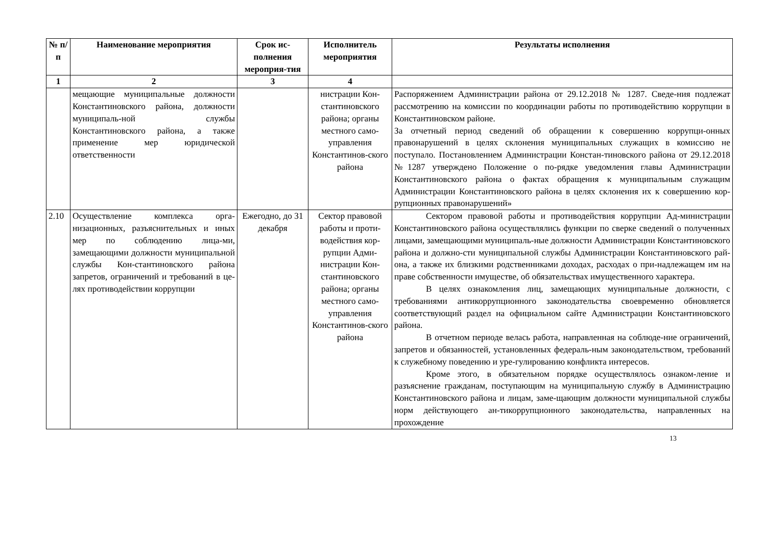| № п/ п | Наименование мероприятия | Срок ис-полнения мероприя-тия | Исполнитель мероприятия | Результаты исполнения |
| --- | --- | --- | --- | --- |
| 1 | 2 | 3 | 4 | |
| | мещающие муниципальные должности Константиновского района, должности муниципаль-ной службы Константиновского района, а также применение мер юридической ответственности | | нистрации Кон-стантиновского района; органы местного само-управления Константинов-ского района | Распоряжением Администрации района от 29.12.2018 № 1287. Сведе-ния подлежат рассмотрению на комиссии по координации работы по противодействию коррупции в Константиновском районе. За отчетный период сведений об обращении к совершению коррупци-онных правонарушений в целях склонения муниципальных служащих в комиссию не поступало. Постановлением Администрации Констан-тиновского района от 29.12.2018 №1287 утверждено Положение о по-рядке уведомления главы Администрации Константиновского района о фактах обращения к муниципальным служащим Администрации Константиновского района в целях склонения их к совершению кор-рупционных правонарушений» |
| 2.10 | Осуществление комплекса орга-низационных, разъяснительных и иных мер по соблюдению лица-ми, замещающими должности муниципальной службы Кон-стантиновского района запретов, ограничений и требований в це-лях противодействии коррупции | Ежегодно, до 31 декабря | Сектор правовой работы и проти-водействия кор-рупции Адми-нистрации Кон-стантиновского района; органы местного само-управления Константинов-ского района | Сектором правовой работы и противодействия коррупции Ад-министрации Константиновского района осуществлялись функции по сверке сведений о полученных лицами, замещающими муниципаль-ные должности Администрации Константиновского района и должно-сти муниципальной службы Администрации Константиновского рай-она, а также их близкими родственниками доходах, расходах о при-надлежащем им на праве собственности имуществе, об обязательствах имущественного характера. В целях ознакомления лиц, замещающих муниципальные должности, с требованиями антикоррупционного законодательства своевременно обновляется соответствующий раздел на официальном сайте Администрации Константиновского района. В отчетном периоде велась работа, направленная на соблюде-ние ограничений, запретов и обязанностей, установленных федераль-ным законодательством, требований к служебному поведению и уре-гулированию конфликта интересов. Кроме этого, в обязательном порядке осуществлялось ознаком-ление и разъяснение гражданам, поступающим на муниципальную службу в Администрацию Константиновского района и лицам, заме-щающим должности муниципальной службы норм действующего ан-тикоррупционного законодательства, направленных на прохождение |
13